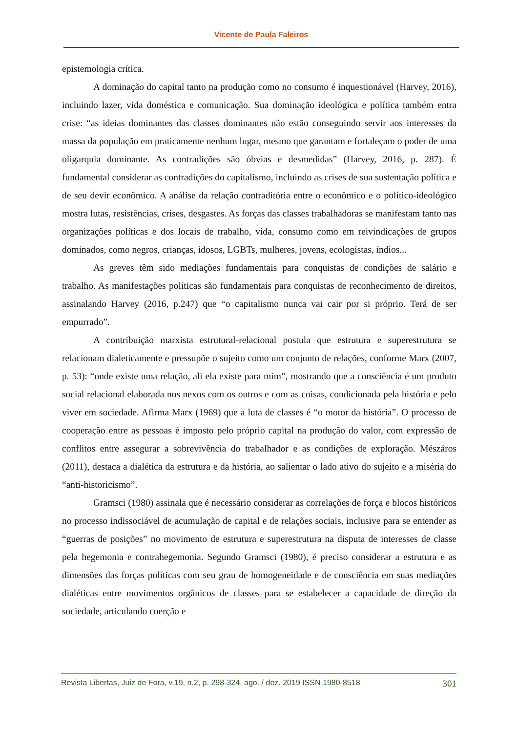Vicente de Paula Faleiros
epistemologia crítica.
A dominação do capital tanto na produção como no consumo é inquestionável (Harvey, 2016), incluindo lazer, vida doméstica e comunicação. Sua dominação ideológica e política também entra crise: “as ideias dominantes das classes dominantes não estão conseguindo servir aos interesses da massa da população em praticamente nenhum lugar, mesmo que garantam e fortaleçam o poder de uma oligarquia dominante. As contradições são óbvias e desmedidas” (Harvey, 2016, p. 287). É fundamental considerar as contradições do capitalismo, incluindo as crises de sua sustentação política e de seu devir econômico. A análise da relação contraditória entre o econômico e o político-ideológico mostra lutas, resistências, crises, desgastes. As forças das classes trabalhadoras se manifestam tanto nas organizações políticas e dos locais de trabalho, vida, consumo como em reivindicações de grupos dominados, como negros, crianças, idosos, LGBTs, mulheres, jovens, ecologistas, índios...
As greves têm sido mediações fundamentais para conquistas de condições de salário e trabalho. As manifestações políticas são fundamentais para conquistas de reconhecimento de direitos, assinalando Harvey (2016, p.247) que “o capitalismo nunca vai cair por si próprio. Terá de ser empurrado”.
A contribuição marxista estrutural-relacional postula que estrutura e superestrutura se relacionam dialeticamente e pressupõe o sujeito como um conjunto de relações, conforme Marx (2007, p. 53): “onde existe uma relação, ali ela existe para mim”, mostrando que a consciência é um produto social relacional elaborada nos nexos com os outros e com as coisas, condicionada pela história e pelo viver em sociedade. Afirma Marx (1969) que a luta de classes é “o motor da história”. O processo de cooperação entre as pessoas é imposto pelo próprio capital na produção do valor, com expressão de conflitos entre assegurar a sobrevivência do trabalhador e as condições de exploração. Mészáros (2011), destaca a dialética da estrutura e da história, ao salientar o lado ativo do sujeito e a miséria do “anti-historicismo”.
Gramsci (1980) assinala que é necessário considerar as correlações de força e blocos históricos no processo indissociável de acumulação de capital e de relações sociais, inclusive para se entender as “guerras de posições” no movimento de estrutura e superestrutura na disputa de interesses de classe pela hegemonia e contrahegemonia. Segundo Gramsci (1980), é preciso considerar a estrutura e as dimensões das forças políticas com seu grau de homogeneidade e de consciência em suas mediações dialéticas entre movimentos orgânicos de classes para se estabelecer a capacidade de direção da sociedade, articulando coerção e
Revista Libertas, Juiz de Fora, v.19, n.2, p. 298-324, ago. / dez. 2019 ISSN 1980-8518 301